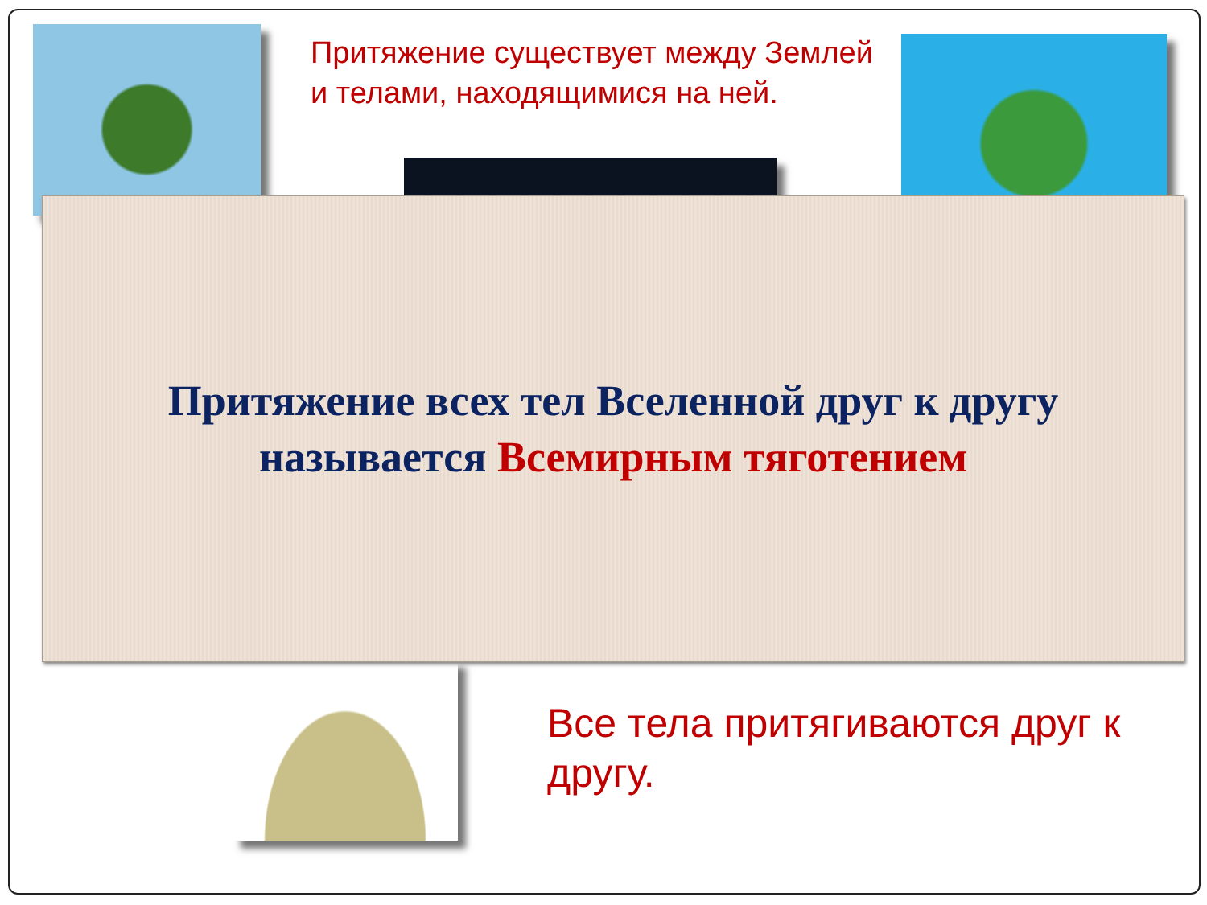Притяжение существует между Землей и телами, находящимися на ней.
Притяжение всех тел Вселенной друг к другу
называется Всемирным тяготением
Все тела притягиваются друг к другу.